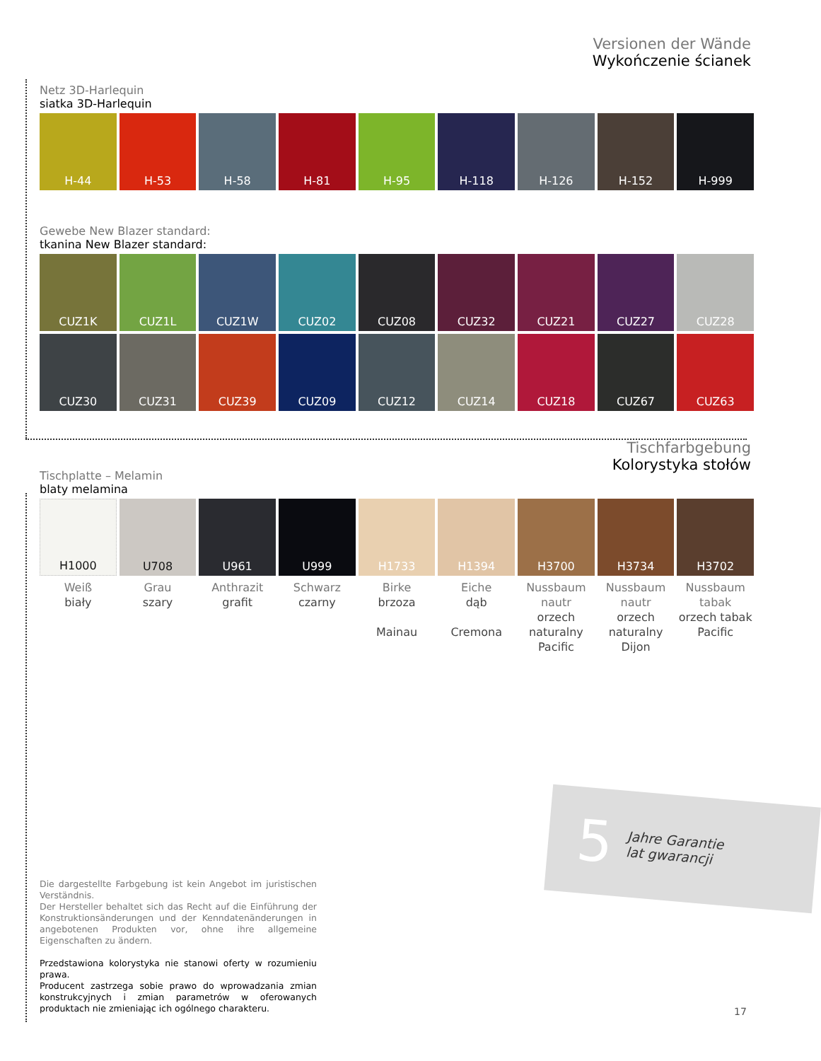Versionen der Wände
Wykończenie ścianek
Netz 3D-Harlequin
siatka 3D-Harlequin
H-44 H-53 H-58 H-81 H-95 H-118 H-126 H-152 H-999
Gewebe New Blazer standard:
tkanina New Blazer standard:
CUZ1K CUZ1L CUZ1W CUZ02 CUZ08 CUZ32 CUZ21 CUZ27 CUZ28
CUZ30 CUZ31 CUZ39 CUZ09 CUZ12 CUZ14 CUZ18 CUZ67 CUZ63
Tischfarbgebung
Kolorystyka stołów
Tischplatte – Melamin
blaty melamina
H1000 U708 U961 U999 H1733 H1394 H3700 H3734 H3702
Weiß
biały
Grau
szary
Anthrazit
grafit
Schwarz
czarny
Birke
brzoza
Mainau
Eiche
dąb
Cremona
Nussbaum nautr
orzech naturalny
Pacific
Nussbaum nautr
orzech naturalny
Dijon
Nussbaum tabak
orzech tabak
Pacific
5 Jahre Garantie
lat gwarancji
Die dargestellte Farbgebung ist kein Angebot im juristischen Verständnis.
Der Hersteller behaltet sich das Recht auf die Einführung der Konstruktionsänderungen und der Kenndatenänderungen in angebotenen Produkten vor, ohne ihre allgemeine Eigenschaften zu ändern.
Przedstawiona kolorystyka nie stanowi oferty w rozumieniu prawa.
Producent zastrzega sobie prawo do wprowadzania zmian konstrukcyjnych i zmian parametrów w oferowanych produktach nie zmieniając ich ogólnego charakteru.
17